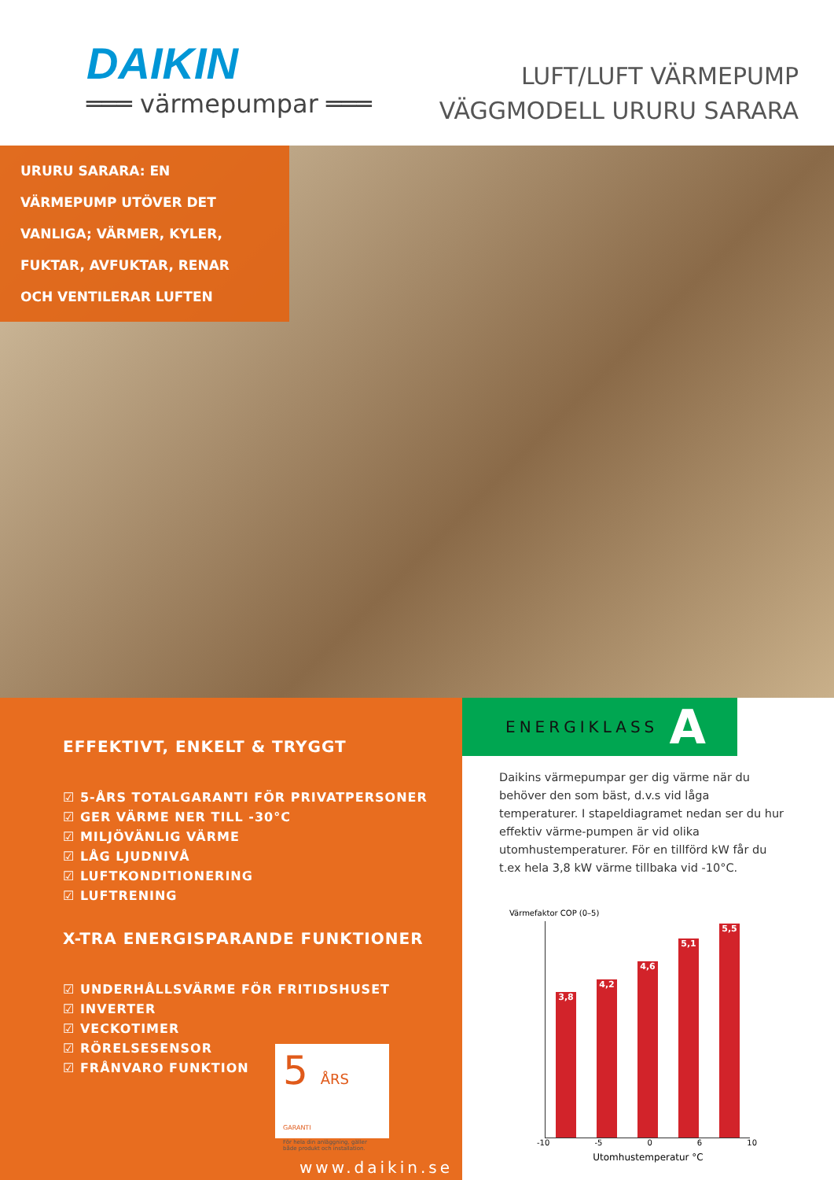DAIKIN
═══ värmepumpar ═══
LUFT/LUFT VÄRMEPUMP
VÄGGMODELL URURU SARARA
URURU SARARA: EN
VÄRMEPUMP UTÖVER DET
VANLIGA; VÄRMER, KYLER,
FUKTAR, AVFUKTAR, RENAR
OCH VENTILERAR LUFTEN
EFFEKTIVT, ENKELT & TRYGGT
☑ 5-ÅRS TOTALGARANTI FÖR PRIVATPERSONER
☑ GER VÄRME NER TILL -30°C
☑ MILJÖVÄNLIG VÄRME
☑ LÅG LJUDNIVÅ
☑ LUFTKONDITIONERING
☑ LUFTRENING
X-TRA ENERGISPARANDE FUNKTIONER
☑ UNDERHÅLLSVÄRME FÖR FRITIDSHUSET
☑ INVERTER
☑ VECKOTIMER
☑ RÖRELSESENSOR
☑ FRÅNVARO FUNKTION
5 ÅRS GARANTI
För hela din anläggning, gäller både produkt och installation.
www.daikin.se
ENERGIKLASS A
Daikins värmepumpar ger dig värme när du behöver den som bäst, d.v.s vid låga temperaturer. I stapeldiagramet nedan ser du hur effektiv värme-pumpen är vid olika utomhustemperaturer. För en tillförd kW får du t.ex hela 3,8 kW värme tillbaka vid -10°C.
Värmefaktor COP (0–5)
3,8
4,2
4,6
5,1
5,5
-10 -5 0 6 10
Utomhustemperatur °C